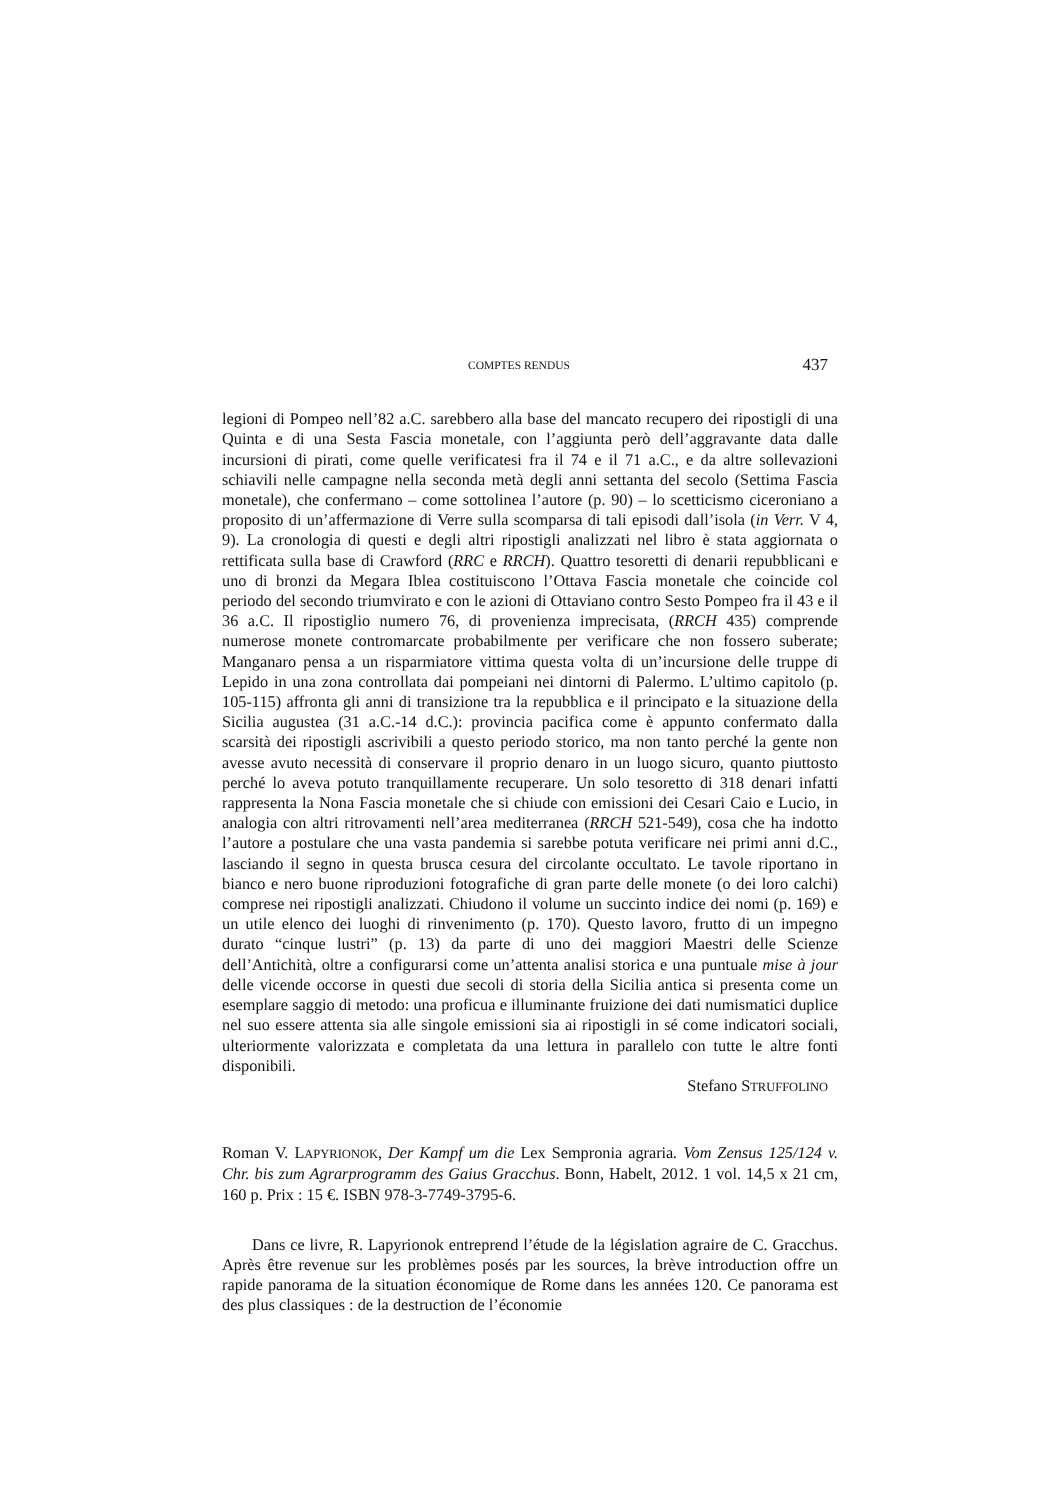COMPTES RENDUS 437
legioni di Pompeo nell’82 a.C. sarebbero alla base del mancato recupero dei ripostigli di una Quinta e di una Sesta Fascia monetale, con l’aggiunta però dell’aggravante data dalle incursioni di pirati, come quelle verificatesi fra il 74 e il 71 a.C., e da altre sollevazioni schiavili nelle campagne nella seconda metà degli anni settanta del secolo (Settima Fascia monetale), che confermano – come sottolinea l’autore (p. 90) – lo scetticismo ciceroniano a proposito di un’affermazione di Verre sulla scomparsa di tali episodi dall’isola (in Verr. V 4, 9). La cronologia di questi e degli altri ripostigli analizzati nel libro è stata aggiornata o rettificata sulla base di Crawford (RRC e RRCH). Quattro tesoretti di denarii repubblicani e uno di bronzi da Megara Iblea costituiscono l’Ottava Fascia monetale che coincide col periodo del secondo triumvirato e con le azioni di Ottaviano contro Sesto Pompeo fra il 43 e il 36 a.C. Il ripostiglio numero 76, di provenienza imprecisata, (RRCH 435) comprende numerose monete contromarcate probabilmente per verificare che non fossero suberate; Manganaro pensa a un risparmiatore vittima questa volta di un’incursione delle truppe di Lepido in una zona controllata dai pompeiani nei dintorni di Palermo. L’ultimo capitolo (p. 105-115) affronta gli anni di transizione tra la repubblica e il principato e la situazione della Sicilia augustea (31 a.C.-14 d.C.): provincia pacifica come è appunto confermato dalla scarsità dei ripostigli ascrivibili a questo periodo storico, ma non tanto perché la gente non avesse avuto necessità di conservare il proprio denaro in un luogo sicuro, quanto piuttosto perché lo aveva potuto tranquillamente recuperare. Un solo tesoretto di 318 denari infatti rappresenta la Nona Fascia monetale che si chiude con emissioni dei Cesari Caio e Lucio, in analogia con altri ritrovamenti nell’area mediterranea (RRCH 521-549), cosa che ha indotto l’autore a postulare che una vasta pandemia si sarebbe potuta verificare nei primi anni d.C., lasciando il segno in questa brusca cesura del circolante occultato. Le tavole riportano in bianco e nero buone riproduzioni fotografiche di gran parte delle monete (o dei loro calchi) comprese nei ripostigli analizzati. Chiudono il volume un succinto indice dei nomi (p. 169) e un utile elenco dei luoghi di rinvenimento (p. 170). Questo lavoro, frutto di un impegno durato “cinque lustri” (p. 13) da parte di uno dei maggiori Maestri delle Scienze dell’Antichità, oltre a configurarsi come un’attenta analisi storica e una puntuale mise à jour delle vicende occorse in questi due secoli di storia della Sicilia antica si presenta come un esemplare saggio di metodo: una proficua e illuminante fruizione dei dati numismatici duplice nel suo essere attenta sia alle singole emissioni sia ai ripostigli in sé come indicatori sociali, ulteriormente valorizzata e completata da una lettura in parallelo con tutte le altre fonti disponibili.
Stefano STRUFFOLINO
Roman V. LAPYRIONOK, Der Kampf um die Lex Sempronia agraria. Vom Zensus 125/124 v. Chr. bis zum Agrarprogramm des Gaius Gracchus. Bonn, Habelt, 2012. 1 vol. 14,5 x 21 cm, 160 p. Prix : 15 €. ISBN 978-3-7749-3795-6.
Dans ce livre, R. Lapyrionok entreprend l’étude de la législation agraire de C. Gracchus. Après être revenue sur les problèmes posés par les sources, la brève introduction offre un rapide panorama de la situation économique de Rome dans les années 120. Ce panorama est des plus classiques : de la destruction de l’économie